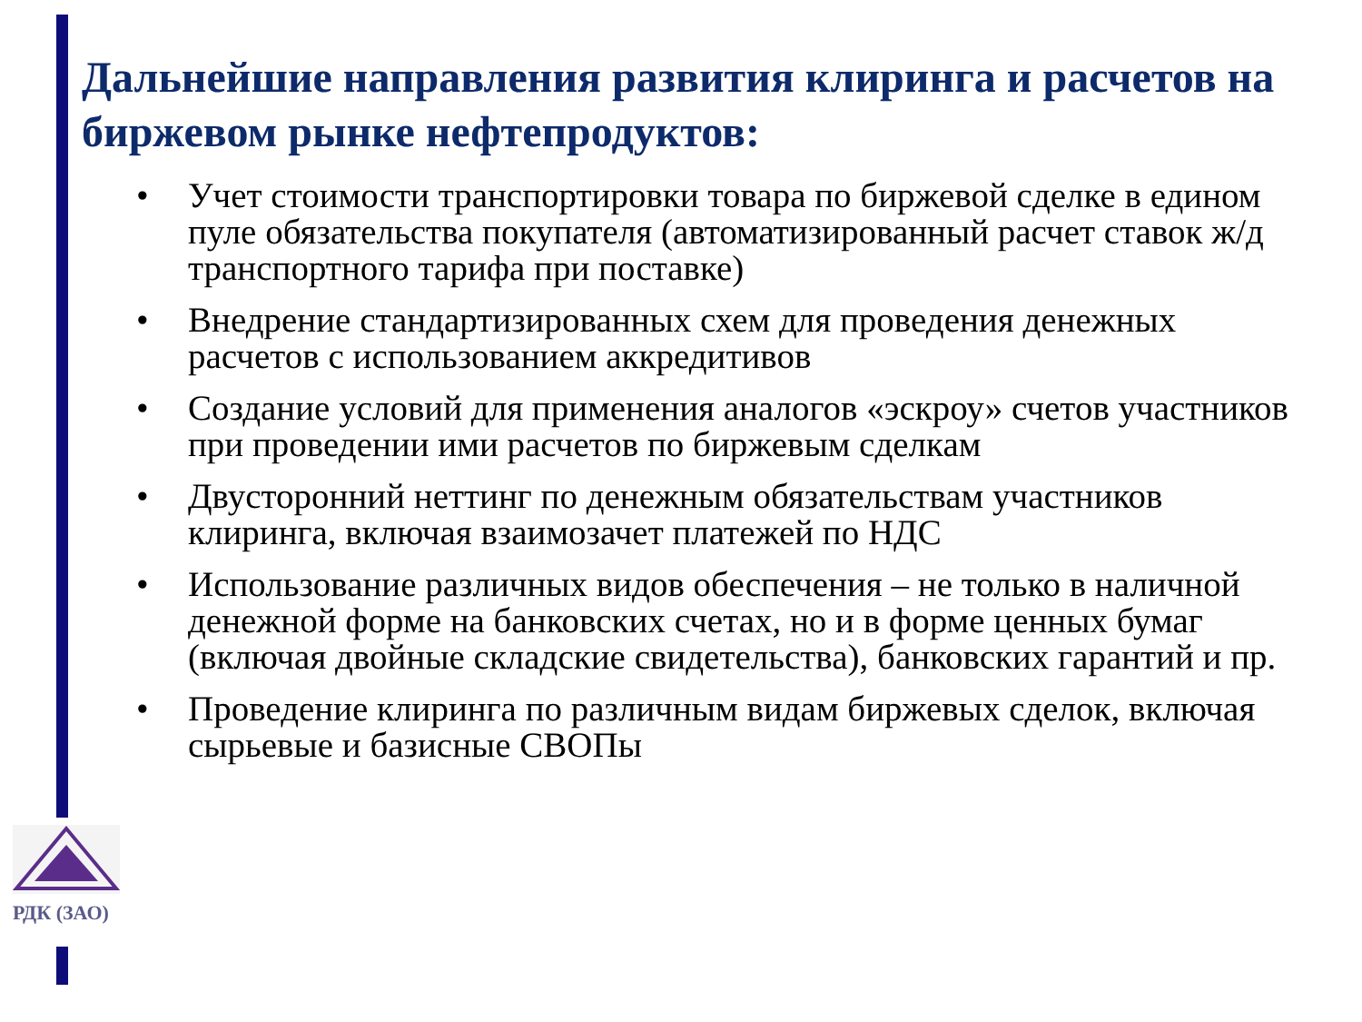Дальнейшие направления развития клиринга и расчетов на биржевом рынке нефтепродуктов:
• Учет стоимости транспортировки товара по биржевой сделке в едином пуле обязательства покупателя (автоматизированный расчет ставок ж/д транспортного тарифа при поставке)
• Внедрение стандартизированных схем для проведения денежных расчетов с использованием аккредитивов
• Создание условий для применения аналогов «эскроу» счетов участников при проведении ими расчетов по биржевым сделкам
• Двусторонний неттинг по денежным обязательствам участников клиринга, включая взаимозачет платежей по НДС
• Использование различных видов обеспечения – не только в наличной денежной форме на банковских счетах, но и в форме ценных бумаг (включая двойные складские свидетельства), банковских гарантий и пр.
• Проведение клиринга по различным видам биржевых сделок, включая сырьевые и базисные СВОПы
РДК (ЗАО)